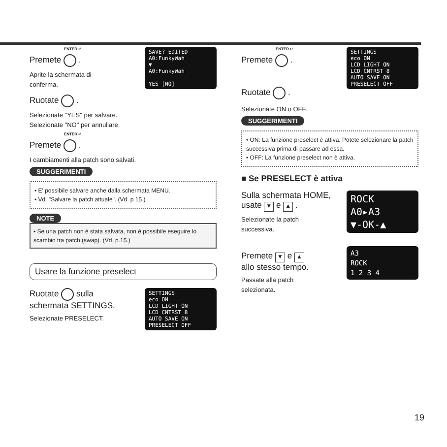SAVE? EDITED
A0:FunkyWah
▼
A0:FunkyWah
YES [NO]
ENTER ↵
Premete .
Aprite la schermata di
conferma.
Ruotate .
Selezionate "YES" per salvare.
Selezionate "NO" per annullare.
ENTER ↵
Premete .
I cambiamenti alla patch sono salvati.
SUGGERIMENTI
• E' possibile salvare anche dalla schermata MENU.
• Vd. "Salvare la patch attuale". (Vd. p 15.)
NOTE
• Se una patch non è stata salvata, non è possibile eseguire lo scambio tra patch (swap). (Vd. p.15.)
Usare la funzione preselect
SETTINGS
eco ON
LCD LIGHT ON
LCD CNTRST 8
AUTO SAVE ON
PRESELECT OFF
Ruotate sulla
schermata SETTINGS.
Selezionate PRESELECT.
SETTINGS
eco ON
LCD LIGHT ON
LCD CNTRST 8
AUTO SAVE ON
PRESELECT OFF
ENTER ↵
Premete .
Ruotate .
Selezionate ON o OFF.
SUGGERIMENTI
• ON: La funzione preselect è attiva. Potete selezionare la patch successiva prima di passare ad essa.
• OFF: La funzione preselect non è attiva.
■ Se PRESELECT è attiva
ROCK
A0▸A3
▼-OK-▲
Sulla schermata HOME,
usate ▼ e ▲ .
Selezionate la patch
successiva.
A3
ROCK
1 2 3 4
Premete ▼ e ▲
allo stesso tempo.
Passate alla patch
selezionata.
19